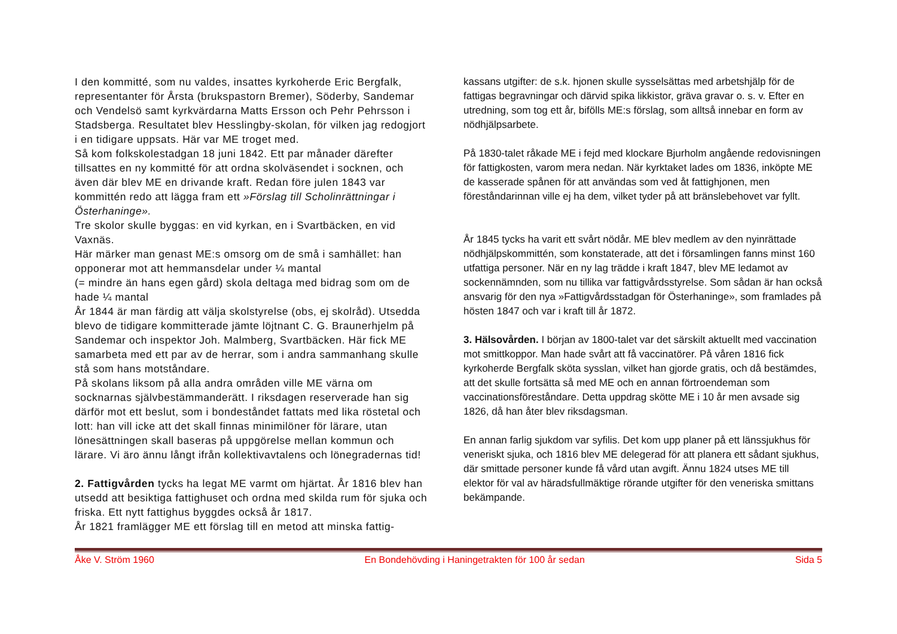I den kommitté, som nu valdes, insattes kyrkoherde Eric Bergfalk, representanter för Årsta (brukspastorn Bremer), Söderby, Sandemar och Vendelsö samt kyrkvärdarna Matts Ersson och Pehr Pehrsson i Stadsberga. Resultatet blev Hesslingby-skolan, för vilken jag redogjort i en tidigare uppsats. Här var ME troget med.
Så kom folkskolestadgan 18 juni 1842. Ett par månader därefter tillsattes en ny kommitté för att ordna skolväsendet i socknen, och även där blev ME en drivande kraft. Redan före julen 1843 var kommittén redo att lägga fram ett »Förslag till Scholinrättningar i Österhaninge».
Tre skolor skulle byggas: en vid kyrkan, en i Svartbäcken, en vid Vaxnäs.
Här märker man genast ME:s omsorg om de små i samhället: han opponerar mot att hemmansdelar under ¼ mantal
(= mindre än hans egen gård) skola deltaga med bidrag som om de hade ¼ mantal
År 1844 är man färdig att välja skolstyrelse (obs, ej skolråd). Utsedda blevo de tidigare kommitterade jämte löjtnant C. G. Braunerhjelm på Sandemar och inspektor Joh. Malmberg, Svartbäcken. Här fick ME samarbeta med ett par av de herrar, som i andra sammanhang skulle stå som hans motståndare.
På skolans liksom på alla andra områden ville ME värna om socknarnas självbestämmanderätt. I riksdagen reserverade han sig därför mot ett beslut, som i bondeståndet fattats med lika röstetal och lott: han vill icke att det skall finnas minimilöner för lärare, utan lönesättningen skall baseras på uppgörelse mellan kommun och lärare. Vi äro ännu långt ifrån kollektivavtalens och lönegradernas tid!
2. Fattigvården tycks ha legat ME varmt om hjärtat. År 1816 blev han utsedd att besiktiga fattighuset och ordna med skilda rum för sjuka och friska. Ett nytt fattighus byggdes också år 1817.
År 1821 framlägger ME ett förslag till en metod att minska fattig-
kassans utgifter: de s.k. hjonen skulle sysselsättas med arbetshjälp för de fattigas begravningar och därvid spika likkistor, gräva gravar o. s. v. Efter en utredning, som tog ett år, bifölls ME:s förslag, som alltså innebar en form av nödhjälpsarbete.
På 1830-talet råkade ME i fejd med klockare Bjurholm angående redovisningen för fattigkosten, varom mera nedan. När kyrktaket lades om 1836, inköpte ME de kasserade spånen för att användas som ved åt fattighjonen, men föreståndarinnan ville ej ha dem, vilket tyder på att bränslebehovet var fyllt.
År 1845 tycks ha varit ett svårt nödår. ME blev medlem av den nyinrättade nödhjälpskommittén, som konstaterade, att det i församlingen fanns minst 160 utfattiga personer. När en ny lag trädde i kraft 1847, blev ME ledamot av sockennämnden, som nu tillika var fattigvårdsstyrelse. Som sådan är han också ansvarig för den nya »Fattigvårdsstadgan för Österhaninge», som framlades på hösten 1847 och var i kraft till år 1872.
3. Hälsovården. I början av 1800-talet var det särskilt aktuellt med vaccination mot smittkoppor. Man hade svårt att få vaccinatörer. På våren 1816 fick kyrkoherde Bergfalk sköta sysslan, vilket han gjorde gratis, och då bestämdes, att det skulle fortsätta så med ME och en annan förtroendeman som vaccinationsföreståndare. Detta uppdrag skötte ME i 10 år men avsade sig 1826, då han åter blev riksdagsman.
En annan farlig sjukdom var syfilis. Det kom upp planer på ett länssjukhus för veneriskt sjuka, och 1816 blev ME delegerad för att planera ett sådant sjukhus, där smittade personer kunde få vård utan avgift. Ännu 1824 utses ME till elektor för val av häradsfullmäktige rörande utgifter för den veneriska smittans bekämpande.
Åke V. Ström 1960 En Bondehövding i Haningetrakten för 100 år sedan Sida 5